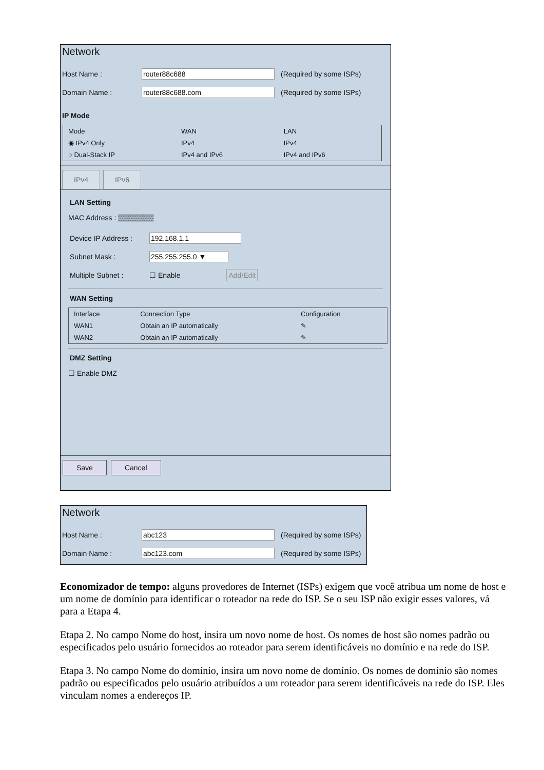Network
Host Name : router88c688 (Required by some ISPs)
Domain Name : router88c688.com (Required by some ISPs)
IP Mode
| Mode | WAN | LAN |
| --- | --- | --- |
| ◉ IPv4 Only | IPv4 | IPv4 |
| ○ Dual-Stack IP | IPv4 and IPv6 | IPv4 and IPv6 |
IPv4 IPv6
LAN Setting
MAC Address : ▒▒▒▒▒▒▒
Device IP Address : 192.168.1.1
Subnet Mask : 255.255.255.0 ▼
Multiple Subnet : ☐ Enable Add/Edit
WAN Setting
| Interface | Connection Type | Configuration |
| --- | --- | --- |
| WAN1 | Obtain an IP automatically | ✎ |
| WAN2 | Obtain an IP automatically | ✎ |
DMZ Setting
☐ Enable DMZ
Save Cancel
Network
Host Name : abc123 (Required by some ISPs)
Domain Name : abc123.com (Required by some ISPs)
Economizador de tempo: alguns provedores de Internet (ISPs) exigem que você atribua um nome de host e um nome de domínio para identificar o roteador na rede do ISP. Se o seu ISP não exigir esses valores, vá para a Etapa 4.
Etapa 2. No campo Nome do host, insira um novo nome de host. Os nomes de host são nomes padrão ou especificados pelo usuário fornecidos ao roteador para serem identificáveis no domínio e na rede do ISP.
Etapa 3. No campo Nome do domínio, insira um novo nome de domínio. Os nomes de domínio são nomes padrão ou especificados pelo usuário atribuídos a um roteador para serem identificáveis na rede do ISP. Eles vinculam nomes a endereços IP.